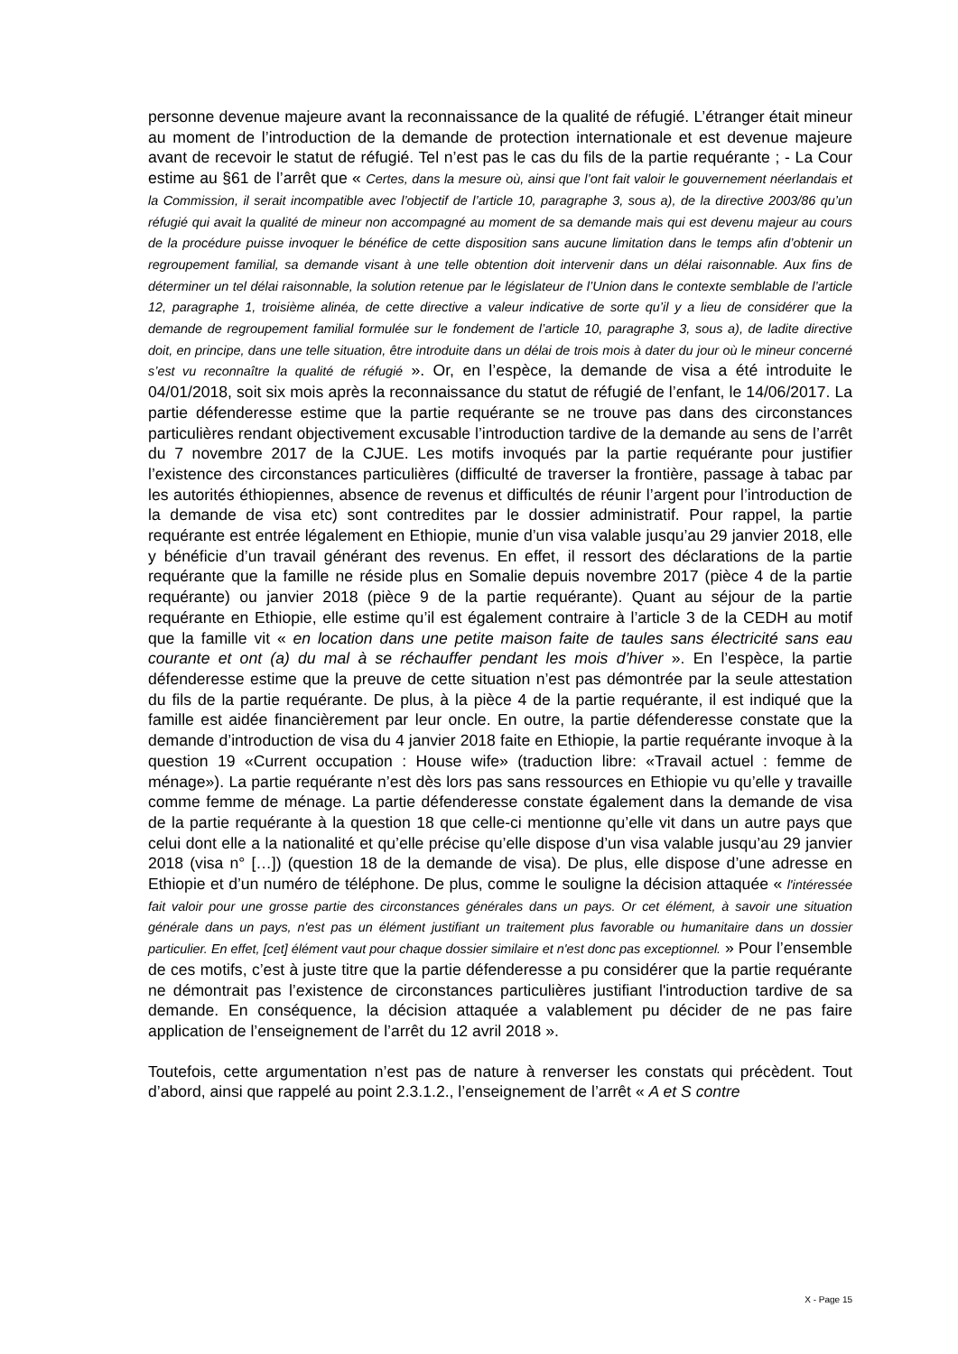personne devenue majeure avant la reconnaissance de la qualité de réfugié. L’étranger était mineur au moment de l’introduction de la demande de protection internationale et est devenue majeure avant de recevoir le statut de réfugié. Tel n’est pas le cas du fils de la partie requérante ; - La Cour estime au §61 de l’arrêt que « Certes, dans la mesure où, ainsi que l’ont fait valoir le gouvernement néerlandais et la Commission, il serait incompatible avec l’objectif de l’article 10, paragraphe 3, sous a), de la directive 2003/86 qu’un réfugié qui avait la qualité de mineur non accompagné au moment de sa demande mais qui est devenu majeur au cours de la procédure puisse invoquer le bénéfice de cette disposition sans aucune limitation dans le temps afin d’obtenir un regroupement familial, sa demande visant à une telle obtention doit intervenir dans un délai raisonnable. Aux fins de déterminer un tel délai raisonnable, la solution retenue par le législateur de l’Union dans le contexte semblable de l’article 12, paragraphe 1, troisième alinéa, de cette directive a valeur indicative de sorte qu’il y a lieu de considérer que la demande de regroupement familial formulée sur le fondement de l’article 10, paragraphe 3, sous a), de ladite directive doit, en principe, dans une telle situation, être introduite dans un délai de trois mois à dater du jour où le mineur concerné s’est vu reconnaître la qualité de réfugié ». Or, en l’espèce, la demande de visa a été introduite le 04/01/2018, soit six mois après la reconnaissance du statut de réfugié de l’enfant, le 14/06/2017. La partie défenderesse estime que la partie requérante se ne trouve pas dans des circonstances particulières rendant objectivement excusable l’introduction tardive de la demande au sens de l’arrêt du 7 novembre 2017 de la CJUE. Les motifs invoqués par la partie requérante pour justifier l’existence des circonstances particulières (difficulté de traverser la frontière, passage à tabac par les autorités éthiopiennes, absence de revenus et difficultés de réunir l’argent pour l’introduction de la demande de visa etc) sont contredites par le dossier administratif. Pour rappel, la partie requérante est entrée légalement en Ethiopie, munie d’un visa valable jusqu’au 29 janvier 2018, elle y bénéficie d’un travail générant des revenus. En effet, il ressort des déclarations de la partie requérante que la famille ne réside plus en Somalie depuis novembre 2017 (pièce 4 de la partie requérante) ou janvier 2018 (pièce 9 de la partie requérante). Quant au séjour de la partie requérante en Ethiopie, elle estime qu’il est également contraire à l’article 3 de la CEDH au motif que la famille vit « en location dans une petite maison faite de taules sans électricité sans eau courante et ont (a) du mal à se réchauffer pendant les mois d’hiver ». En l’espèce, la partie défenderesse estime que la preuve de cette situation n’est pas démontrée par la seule attestation du fils de la partie requérante. De plus, à la pièce 4 de la partie requérante, il est indiqué que la famille est aidée financièrement par leur oncle. En outre, la partie défenderesse constate que la demande d’introduction de visa du 4 janvier 2018 faite en Ethiopie, la partie requérante invoque à la question 19 «Current occupation : House wife» (traduction libre: «Travail actuel : femme de ménage»). La partie requérante n’est dès lors pas sans ressources en Ethiopie vu qu’elle y travaille comme femme de ménage. La partie défenderesse constate également dans la demande de visa de la partie requérante à la question 18 que celle-ci mentionne qu’elle vit dans un autre pays que celui dont elle a la nationalité et qu’elle précise qu’elle dispose d’un visa valable jusqu’au 29 janvier 2018 (visa n° […]) (question 18 de la demande de visa). De plus, elle dispose d’une adresse en Ethiopie et d’un numéro de téléphone. De plus, comme le souligne la décision attaquée « l'intéressée fait valoir pour une grosse partie des circonstances générales dans un pays. Or cet élément, à savoir une situation générale dans un pays, n'est pas un élément justifiant un traitement plus favorable ou humanitaire dans un dossier particulier. En effet, [cet] élément vaut pour chaque dossier similaire et n'est donc pas exceptionnel. » Pour l’ensemble de ces motifs, c’est à juste titre que la partie défenderesse a pu considérer que la partie requérante ne démontrait pas l’existence de circonstances particulières justifiant l'introduction tardive de sa demande. En conséquence, la décision attaquée a valablement pu décider de ne pas faire application de l’enseignement de l’arrêt du 12 avril 2018 ».
Toutefois, cette argumentation n’est pas de nature à renverser les constats qui précèdent. Tout d’abord, ainsi que rappelé au point 2.3.1.2., l’enseignement de l’arrêt « A et S contre
X - Page 15